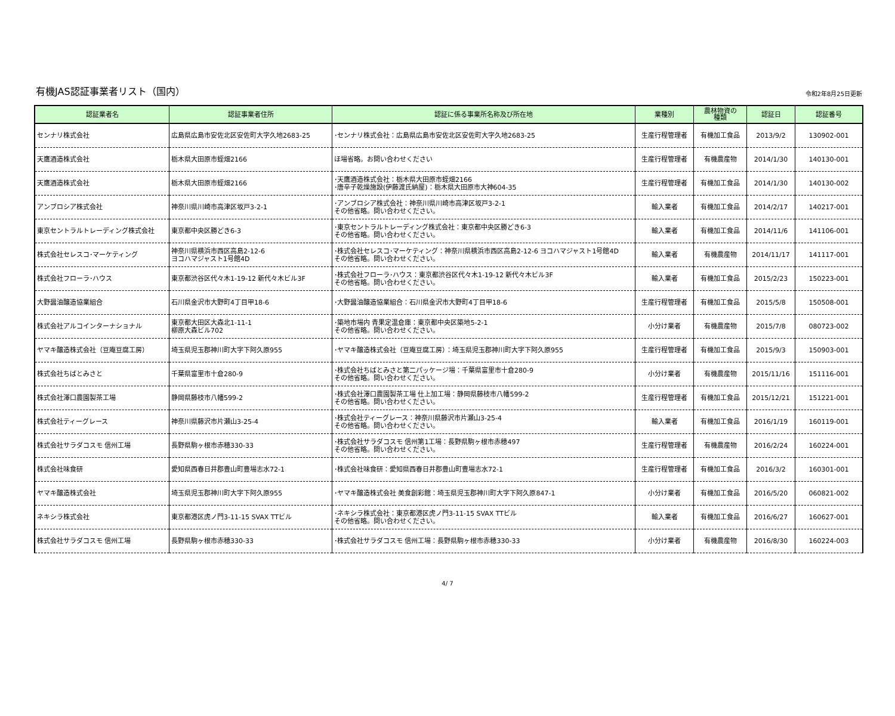有機JAS認証事業者リスト（国内）
令和2年8月25日更新
| 認証業者名 | 認証事業者住所 | 認証に係る事業所名称及び所在地 | 業種別 | 農林物資の 種類 | 認証日 | 認証番号 |
| --- | --- | --- | --- | --- | --- | --- |
| センナリ株式会社 | 広島県広島市安佐北区安佐町大字久地2683-25 | ･センナリ株式会社：広島県広島市安佐北区安佐町大字久地2683-25 | 生産行程管理者 | 有機加工食品 | 2013/9/2 | 130902-001 |
| 天鷹酒造株式会社 | 栃木県大田原市蛭畑2166 | ほ場省略。お問い合わせください | 生産行程管理者 | 有機農産物 | 2014/1/30 | 140130-001 |
| 天鷹酒造株式会社 | 栃木県大田原市蛭畑2166 | ･天鷹酒造株式会社：栃木県大田原市蛭畑2166 ･唐辛子乾燥施設(伊藤渡氏納屋)：栃木県大田原市大神604-35 | 生産行程管理者 | 有機加工食品 | 2014/1/30 | 140130-002 |
| アンブロシア株式会社 | 神奈川県川崎市高津区坂戸3-2-1 | ･アンブロシア株式会社：神奈川県川崎市高津区坂戸3-2-1 その他省略。問い合わせください。 | 輸入業者 | 有機加工食品 | 2014/2/17 | 140217-001 |
| 東京セントラルトレーディング株式会社 | 東京都中央区勝どき6-3 | ･東京セントラルトレーディング株式会社：東京都中央区勝どき6-3 その他省略。問い合わせください。 | 輸入業者 | 有機加工食品 | 2014/11/6 | 141106-001 |
| 株式会社セレスコ･マーケティング | 神奈川県横浜市西区高島2-12-6 ヨコハマジャスト1号館4D | ･株式会社セレスコ･マーケティング：神奈川県横浜市西区高島2-12-6 ヨコハマジャスト1号館4D その他省略。問い合わせください。 | 輸入業者 | 有機農産物 | 2014/11/17 | 141117-001 |
| 株式会社フローラ･ハウス | 東京都渋谷区代々木1-19-12 新代々木ビル3F | ･株式会社フローラ･ハウス：東京都渋谷区代々木1-19-12 新代々木ビル3F その他省略。問い合わせください。 | 輸入業者 | 有機加工食品 | 2015/2/23 | 150223-001 |
| 大野醤油醸造協業組合 | 石川県金沢市大野町4丁目甲18-6 | ･大野醤油醸造協業組合：石川県金沢市大野町4丁目甲18-6 | 生産行程管理者 | 有機加工食品 | 2015/5/8 | 150508-001 |
| 株式会社アルコインターナショナル | 東京都大田区大森北1-11-1 柳原大森ビル702 | ･築地市場内 青果定温倉庫：東京都中央区築地5-2-1 その他省略。問い合わせください。 | 小分け業者 | 有機農産物 | 2015/7/8 | 080723-002 |
| ヤマキ醸造株式会社（豆庵豆腐工房） | 埼玉県児玉郡神川町大字下阿久原955 | ･ヤマキ醸造株式会社（豆庵豆腐工房）：埼玉県児玉郡神川町大字下阿久原955 | 生産行程管理者 | 有機加工食品 | 2015/9/3 | 150903-001 |
| 株式会社ちばとみさと | 千葉県富里市十倉280-9 | ･株式会社ちばとみさと第二パッケージ場：千葉県富里市十倉280-9 その他省略。問い合わせください。 | 小分け業者 | 有機農産物 | 2015/11/16 | 151116-001 |
| 株式会社澤口農園製茶工場 | 静岡県藤枝市八幡599-2 | ･株式会社澤口農園製茶工場 仕上加工場：静岡県藤枝市八幡599-2 その他省略。問い合わせください。 | 生産行程管理者 | 有機加工食品 | 2015/12/21 | 151221-001 |
| 株式会社ティーグレース | 神奈川県藤沢市片瀬山3-25-4 | ･株式会社ティーグレース：神奈川県藤沢市片瀬山3-25-4 その他省略。問い合わせください。 | 輸入業者 | 有機加工食品 | 2016/1/19 | 160119-001 |
| 株式会社サラダコスモ 信州工場 | 長野県駒ヶ根市赤穂330-33 | ･株式会社サラダコスモ 信州第1工場：長野県駒ヶ根市赤穂497 その他省略。問い合わせください。 | 生産行程管理者 | 有機農産物 | 2016/2/24 | 160224-001 |
| 株式会社味食研 | 愛知県西春日井郡豊山町豊場志水72-1 | ･株式会社味食研：愛知県西春日井郡豊山町豊場志水72-1 | 生産行程管理者 | 有機加工食品 | 2016/3/2 | 160301-001 |
| ヤマキ醸造株式会社 | 埼玉県児玉郡神川町大字下阿久原955 | ･ヤマキ醸造株式会社 美食創彩館：埼玉県児玉郡神川町大字下阿久原847-1 | 小分け業者 | 有機加工食品 | 2016/5/20 | 060821-002 |
| ネキシラ株式会社 | 東京都港区虎ノ門3-11-15 SVAX TTビル | ･ネキシラ株式会社：東京都港区虎ノ門3-11-15 SVAX TTビル その他省略。問い合わせください。 | 輸入業者 | 有機加工食品 | 2016/6/27 | 160627-001 |
| 株式会社サラダコスモ 信州工場 | 長野県駒ヶ根市赤穂330-33 | ･株式会社サラダコスモ 信州工場：長野県駒ヶ根市赤穂330-33 | 小分け業者 | 有機農産物 | 2016/8/30 | 160224-003 |
4/ 7